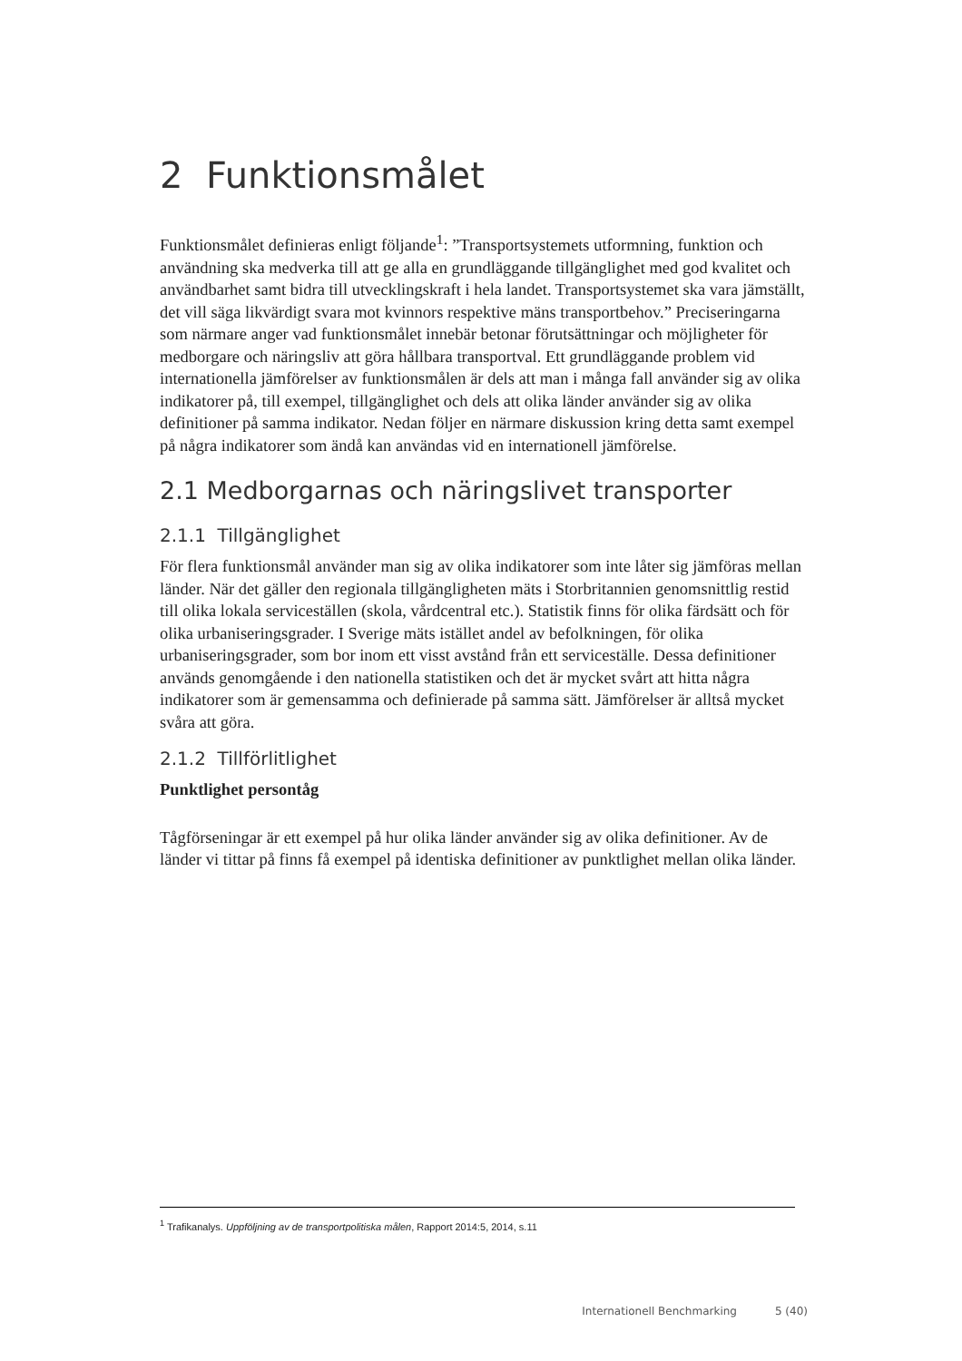2 Funktionsmålet
Funktionsmålet definieras enligt följande<sup>1</sup>: ”Transportsystemets utformning, funktion och användning ska medverka till att ge alla en grundläggande tillgänglighet med god kvalitet och användbarhet samt bidra till utvecklingskraft i hela landet. Transportsystemet ska vara jämställt, det vill säga likvärdigt svara mot kvinnors respektive mäns transportbehov.” Preciseringarna som närmare anger vad funktionsmålet innebär betonar förutsättningar och möjligheter för medborgare och näringsliv att göra hållbara transportval. Ett grundläggande problem vid internationella jämförelser av funktionsmålen är dels att man i många fall använder sig av olika indikatorer på, till exempel, tillgänglighet och dels att olika länder använder sig av olika definitioner på samma indikator. Nedan följer en närmare diskussion kring detta samt exempel på några indikatorer som ändå kan användas vid en internationell jämförelse.
2.1 Medborgarnas och näringslivet transporter
2.1.1 Tillgänglighet
För flera funktionsmål använder man sig av olika indikatorer som inte låter sig jämföras mellan länder. När det gäller den regionala tillgängligheten mäts i Storbritannien genomsnittlig restid till olika lokala serviceställen (skola, vårdcentral etc.). Statistik finns för olika färdsätt och för olika urbaniseringsgrader. I Sverige mäts istället andel av befolkningen, för olika urbaniseringsgrader, som bor inom ett visst avstånd från ett serviceställe. Dessa definitioner används genomgående i den nationella statistiken och det är mycket svårt att hitta några indikatorer som är gemensamma och definierade på samma sätt. Jämförelser är alltså mycket svåra att göra.
2.1.2 Tillförlitlighet
Punktlighet persontåg
Tågförseningar är ett exempel på hur olika länder använder sig av olika definitioner. Av de länder vi tittar på finns få exempel på identiska definitioner av punktlighet mellan olika länder.
<sup>1</sup> Trafikanalys. Uppföljning av de transportpolitiska målen, Rapport 2014:5, 2014, s.11
Internationell Benchmarking 5 (40)